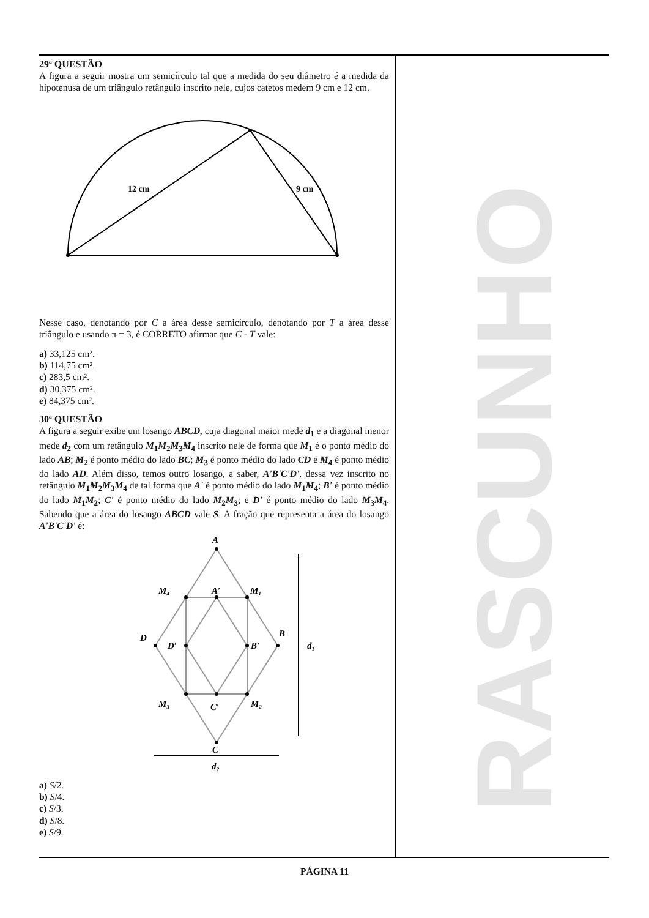29ª QUESTÃO
A figura a seguir mostra um semicírculo tal que a medida do seu diâmetro é a medida da hipotenusa de um triângulo retângulo inscrito nele, cujos catetos medem 9 cm e 12 cm.
12 cm
9 cm
Nesse caso, denotando por C a área desse semicírculo, denotando por T a área desse triângulo e usando π = 3, é CORRETO afirmar que C - T vale:
a) 33,125 cm².
b) 114,75 cm².
c) 283,5 cm².
d) 30,375 cm².
e) 84,375 cm².
30ª QUESTÃO
A figura a seguir exibe um losango ABCD, cuja diagonal maior mede d<sub>1</sub> e a diagonal menor mede d<sub>2</sub> com um retângulo M<sub>1</sub>M<sub>2</sub>M<sub>3</sub>M<sub>4</sub> inscrito nele de forma que M<sub>1</sub> é o ponto médio do lado AB; M<sub>2</sub> é ponto médio do lado BC; M<sub>3</sub> é ponto médio do lado CD e M<sub>4</sub> é ponto médio do lado AD. Além disso, temos outro losango, a saber, A'B'C'D', dessa vez inscrito no retângulo M<sub>1</sub>M<sub>2</sub>M<sub>3</sub>M<sub>4</sub> de tal forma que A' é ponto médio do lado M<sub>1</sub>M<sub>4</sub>; B' é ponto médio do lado M<sub>1</sub>M<sub>2</sub>; C' é ponto médio do lado M<sub>2</sub>M<sub>3</sub>; e D' é ponto médio do lado M<sub>3</sub>M<sub>4</sub>. Sabendo que a área do losango ABCD vale S. A fração que representa a área do losango A'B'C'D' é:
A
M₄
A′
M₁
D
D′
B′
B
d₁
M₃
C′
M₂
C
d₂
a) S/2.
b) S/4.
c) S/3.
d) S/8.
e) S/9.
RASCUNHO
PÁGINA 11